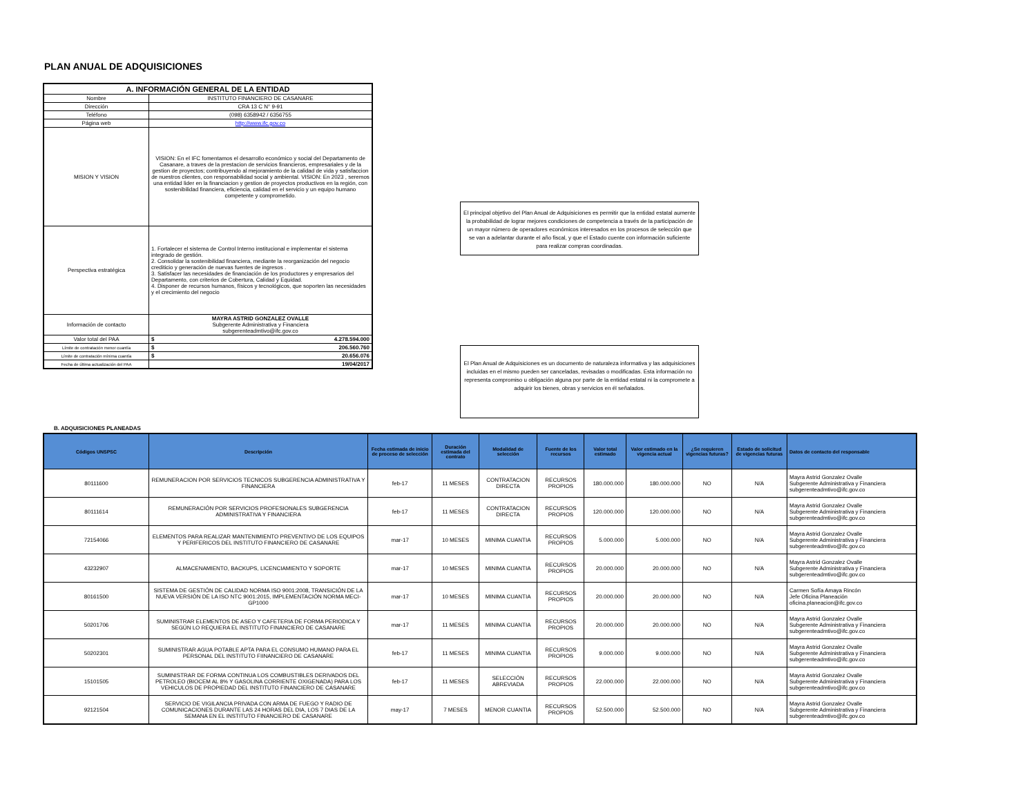PLAN ANUAL DE ADQUISICIONES
| A. INFORMACIÓN GENERAL DE LA ENTIDAD | |
| Nombre | INSTITUTO FINANCIERO DE CASANARE |
| Dirección | CRA 13 C N° 9-91 |
| Teléfono | (098) 6358942 / 6356755 |
| Página web | http://www.ifc.gov.co |
| MISION Y VISION | VISION: En el IFC fomentamos el desarrollo económico y social del Departamento de Casanare, a traves de la prestacion de servicios financieros, empresariales y de la gestion de proyectos; contribuyendo al mejoramiento de la calidad de vida y satisfaccion de nuestros clientes, con responsabilidad social y ambiental. VISION: En 2023 , seremos una entidad lider en la financiacion y gestion de proyectos productivos en la región, con sostenibilidad financiera, eficiencia, calidad en el servicio y un equipo humano competente y comprometido. |
| Perspectiva estratégica | 1. Fortalecer el sistema de Control Interno institucional e implementar el sistema integrado de gestión. 2. Consolidar la sostenibilidad financiera, mediante la reorganización del negocio crediticio y generación de nuevas fuentes de ingresos . 3. Satisfacer las necesidades de financiación de los productores y empresarios del Departamento, con criterios de Cobertura, Calidad y Equidad. 4. Disponer de recursos humanos, físicos y tecnológicos, que soporten las necesidades y el crecimiento del negocio |
| Información de contacto | MAYRA ASTRID GONZALEZ OVALLE Subgerente Administrativa y Financiera subgerenteadmtivo@ifc.gov.co |
| Valor total del PAA | $ 4.278.594.000 |
| Límite de contratación menor cuantía | $ 206.560.760 |
| Límite de contratación mínima cuantía | $ 20.656.076 |
| Fecha de última actualización del PAA | 19/04/2017 |
El principal objetivo del Plan Anual de Adquisiciones es permitir que la entidad estatal aumente la probabilidad de lograr mejores condiciones de competencia a través de la participación de un mayor número de operadores económicos interesados en los procesos de selección que se van a adelantar durante el año fiscal, y que el Estado cuente con información suficiente para realizar compras coordinadas.
El Plan Anual de Adquisiciones es un documento de naturaleza informativa y las adquisiciones incluidas en el mismo pueden ser canceladas, revisadas o modificadas. Esta información no representa compromiso u obligación alguna por parte de la entidad estatal ni la compromete a adquirir los bienes, obras y servicios en él señalados.
B. ADQUISICIONES PLANEADAS
| Códigos UNSPSC | Descripción | Fecha estimada de inicio de proceso de selección | Duración estimada del contrato | Modalidad de selección | Fuente de los recursos | Valor total estimado | Valor estimado en la vigencia actual | ¿Se requieren vigencias futuras? | Estado de solicitud de vigencias futuras | Datos de contacto del responsable |
| --- | --- | --- | --- | --- | --- | --- | --- | --- | --- | --- |
| 80111600 | REMUNERACION POR SERVICIOS TECNICOS SUBGERENCIA ADMINISTRATIVA Y FINANCIERA | feb-17 | 11 MESES | CONTRATACION DIRECTA | RECURSOS PROPIOS | 180.000.000 | 180.000.000 | NO | N/A | Mayra Astrid Gonzalez Ovalle Subgerente Administrativa y Financiera subgerenteadmtivo@ifc.gov.co |
| 80111614 | REMUNERACIÓN POR SERVICIOS PROFESIONALES SUBGERENCIA ADMINISTRATIVA Y FINANCIERA | feb-17 | 11 MESES | CONTRATACION DIRECTA | RECURSOS PROPIOS | 120.000.000 | 120.000.000 | NO | N/A | Mayra Astrid Gonzalez Ovalle Subgerente Administrativa y Financiera subgerenteadmtivo@ifc.gov.co |
| 72154066 | ELEMENTOS PARA REALIZAR MANTENIMIENTO PREVENTIVO DE LOS EQUIPOS Y PERIFERICOS DEL INSTITUTO FINANCIERO DE CASANARE | mar-17 | 10 MESES | MINIMA CUANTIA | RECURSOS PROPIOS | 5.000.000 | 5.000.000 | NO | N/A | Mayra Astrid Gonzalez Ovalle Subgerente Administrativa y Financiera subgerenteadmtivo@ifc.gov.co |
| 43232907 | ALMACENAMIENTO, BACKUPS, LICENCIAMIENTO Y SOPORTE | mar-17 | 10 MESES | MINIMA CUANTIA | RECURSOS PROPIOS | 20.000.000 | 20.000.000 | NO | N/A | Mayra Astrid Gonzalez Ovalle Subgerente Administrativa y Financiera subgerenteadmtivo@ifc.gov.co |
| 80161500 | SISTEMA DE GESTIÓN DE CALIDAD NORMA ISO 9001:2008, TRANSICIÓN DE LA NUEVA VERSIÓN DE LA ISO NTC 9001:2015, IMPLEMENTACIÓN NORMA MECI-GP1000 | mar-17 | 10 MESES | MINIMA CUANTIA | RECURSOS PROPIOS | 20.000.000 | 20.000.000 | NO | N/A | Carmen Sofía Amaya Rincón Jefe Oficina Planeación oficina.planeacion@ifc.gov.co |
| 50201706 | SUMINISTRAR ELEMENTOS DE ASEO Y CAFETERIA DE FORMA PERIODICA Y SEGÚN LO REQUIERA EL INSTITUTO FINANCIERO DE CASANARE | mar-17 | 11 MESES | MINIMA CUANTIA | RECURSOS PROPIOS | 20.000.000 | 20.000.000 | NO | N/A | Mayra Astrid Gonzalez Ovalle Subgerente Administrativa y Financiera subgerenteadmtivo@ifc.gov.co |
| 50202301 | SUMINISTRAR AGUA POTABLE APTA PARA EL CONSUMO HUMANO PARA EL PERSONAL DEL INSTITUTO FIINANCIERO DE CASANARE | feb-17 | 11 MESES | MINIMA CUANTIA | RECURSOS PROPIOS | 9.000.000 | 9.000.000 | NO | N/A | Mayra Astrid Gonzalez Ovalle Subgerente Administrativa y Financiera subgerenteadmtivo@ifc.gov.co |
| 15101505 | SUMINISTRAR DE FORMA CONTINUA LOS COMBUSTIBLES DERIVADOS DEL PETROLEO (BIOCEM AL 8% Y GASOLINA CORRIENTE OXIGENADA) PARA LOS VEHICULOS DE PROPIEDAD DEL INSTITUTO FINANCIERO DE CASANARE | feb-17 | 11 MESES | SELECCIÓN ABREVIADA | RECURSOS PROPIOS | 22.000.000 | 22.000.000 | NO | N/A | Mayra Astrid Gonzalez Ovalle Subgerente Administrativa y Financiera subgerenteadmtivo@ifc.gov.co |
| 92121504 | SERVICIO DE VIGILANCIA PRIVADA CON ARMA DE FUEGO Y RADIO DE COMUNICACIONES DURANTE LAS 24 HORAS DEL DIA, LOS 7 DIAS DE LA SEMANA EN EL INSTITUTO FINANCIERO DE CASANARE | may-17 | 7 MESES | MENOR CUANTIA | RECURSOS PROPIOS | 52.500.000 | 52.500.000 | NO | N/A | Mayra Astrid Gonzalez Ovalle Subgerente Administrativa y Financiera subgerenteadmtivo@ifc.gov.co |